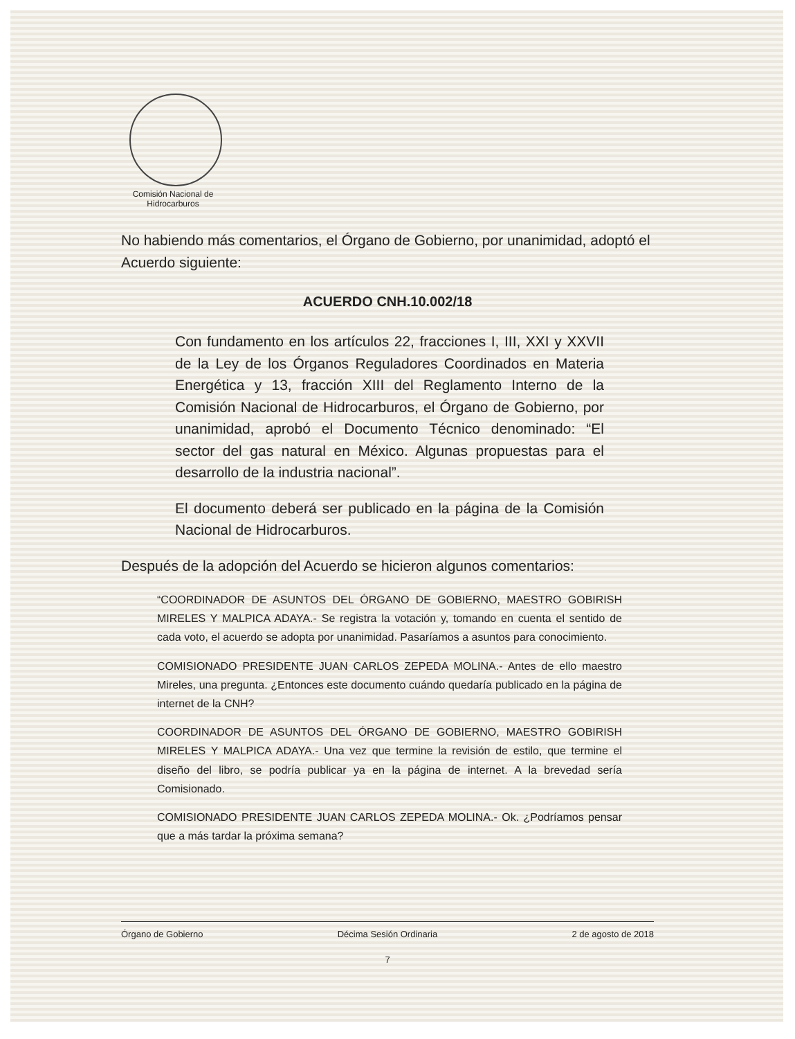Comisión Nacional de Hidrocarburos
No habiendo más comentarios, el Órgano de Gobierno, por unanimidad, adoptó el Acuerdo siguiente:
ACUERDO CNH.10.002/18
Con fundamento en los artículos 22, fracciones I, III, XXI y XXVII de la Ley de los Órganos Reguladores Coordinados en Materia Energética y 13, fracción XIII del Reglamento Interno de la Comisión Nacional de Hidrocarburos, el Órgano de Gobierno, por unanimidad, aprobó el Documento Técnico denominado: “El sector del gas natural en México. Algunas propuestas para el desarrollo de la industria nacional”.
El documento deberá ser publicado en la página de la Comisión Nacional de Hidrocarburos.
Después de la adopción del Acuerdo se hicieron algunos comentarios:
“COORDINADOR DE ASUNTOS DEL ÓRGANO DE GOBIERNO, MAESTRO GOBIRISH MIRELES Y MALPICA ADAYA.- Se registra la votación y, tomando en cuenta el sentido de cada voto, el acuerdo se adopta por unanimidad. Pasaríamos a asuntos para conocimiento.
COMISIONADO PRESIDENTE JUAN CARLOS ZEPEDA MOLINA.- Antes de ello maestro Mireles, una pregunta. ¿Entonces este documento cuándo quedaría publicado en la página de internet de la CNH?
COORDINADOR DE ASUNTOS DEL ÓRGANO DE GOBIERNO, MAESTRO GOBIRISH MIRELES Y MALPICA ADAYA.- Una vez que termine la revisión de estilo, que termine el diseño del libro, se podría publicar ya en la página de internet. A la brevedad sería Comisionado.
COMISIONADO PRESIDENTE JUAN CARLOS ZEPEDA MOLINA.- Ok. ¿Podríamos pensar que a más tardar la próxima semana?
Órgano de Gobierno Décima Sesión Ordinaria 2 de agosto de 2018
7